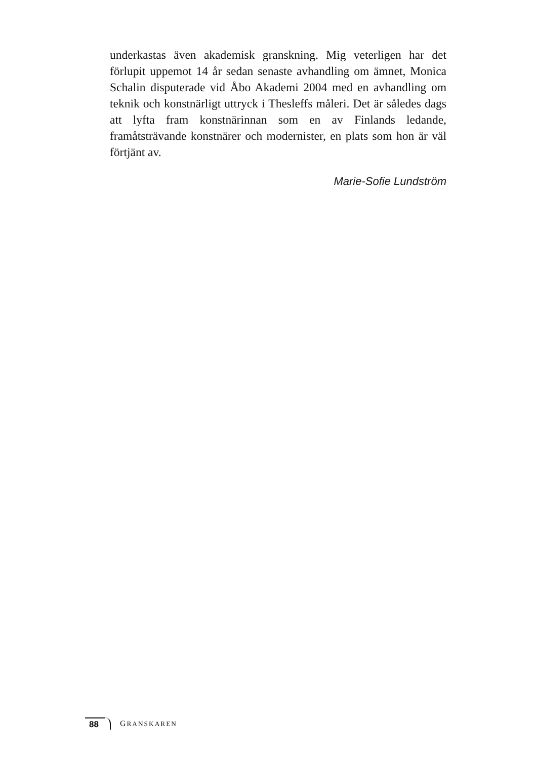underkastas även akademisk granskning. Mig veterligen har det förlupit uppemot 14 år sedan senaste avhandling om ämnet, Monica Schalin disputerade vid Åbo Akademi 2004 med en avhandling om teknik och konstnärligt uttryck i Thesleffs måleri. Det är således dags att lyfta fram konstnärinnan som en av Finlands ledande, framåtsträvande konstnärer och modernister, en plats som hon är väl förtjänt av.
Marie-Sofie Lundström
88 GRANSKAREN